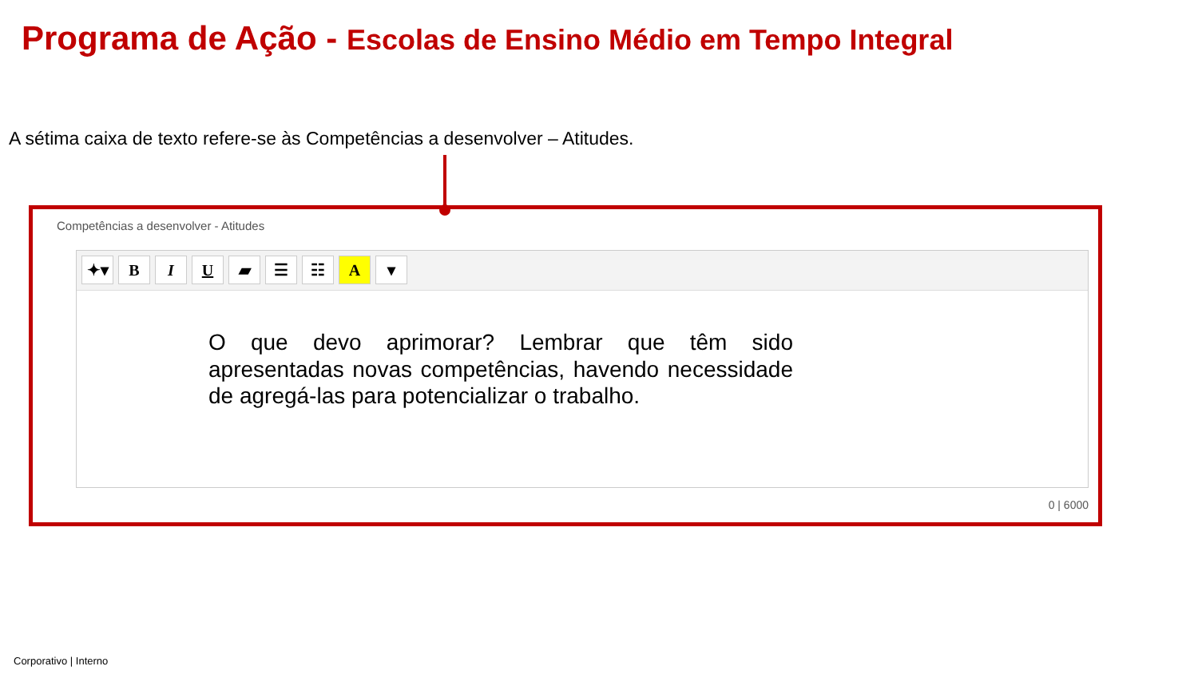Programa de Ação - Escolas de Ensino Médio em Tempo Integral
A sétima caixa de texto refere-se às Competências a desenvolver – Atitudes.
Competências a desenvolver - Atitudes
✦▾ B I U ▰ ☰ ☷ A ▾
O que devo aprimorar? Lembrar que têm sido apresentadas novas competências, havendo necessidade de agregá-las para potencializar o trabalho.
0 | 6000
Corporativo | Interno